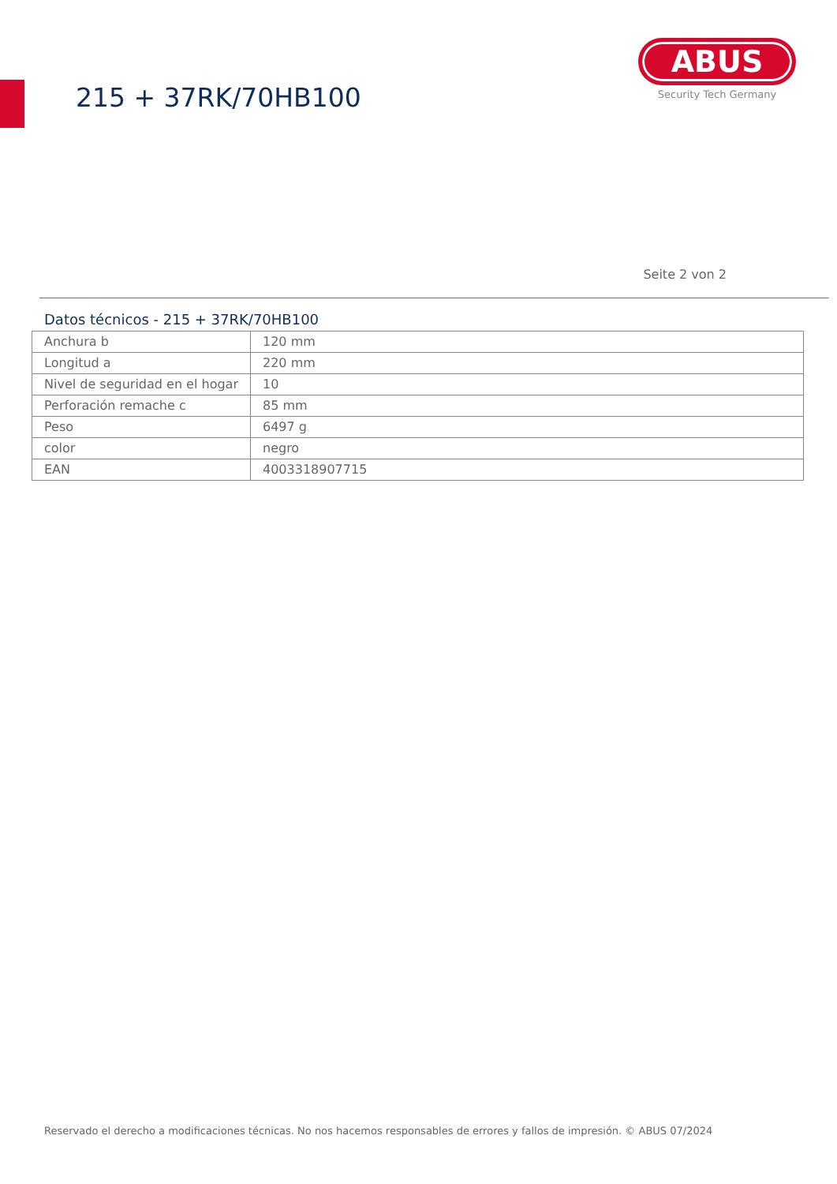215 + 37RK/70HB100
ABUS
Security Tech Germany
Seite 2 von 2
Datos técnicos - 215 + 37RK/70HB100
| Anchura b | 120 mm |
| Longitud a | 220 mm |
| Nivel de seguridad en el hogar | 10 |
| Perforación remache c | 85 mm |
| Peso | 6497 g |
| color | negro |
| EAN | 4003318907715 |
Reservado el derecho a modificaciones técnicas. No nos hacemos responsables de errores y fallos de impresión. © ABUS 07/2024